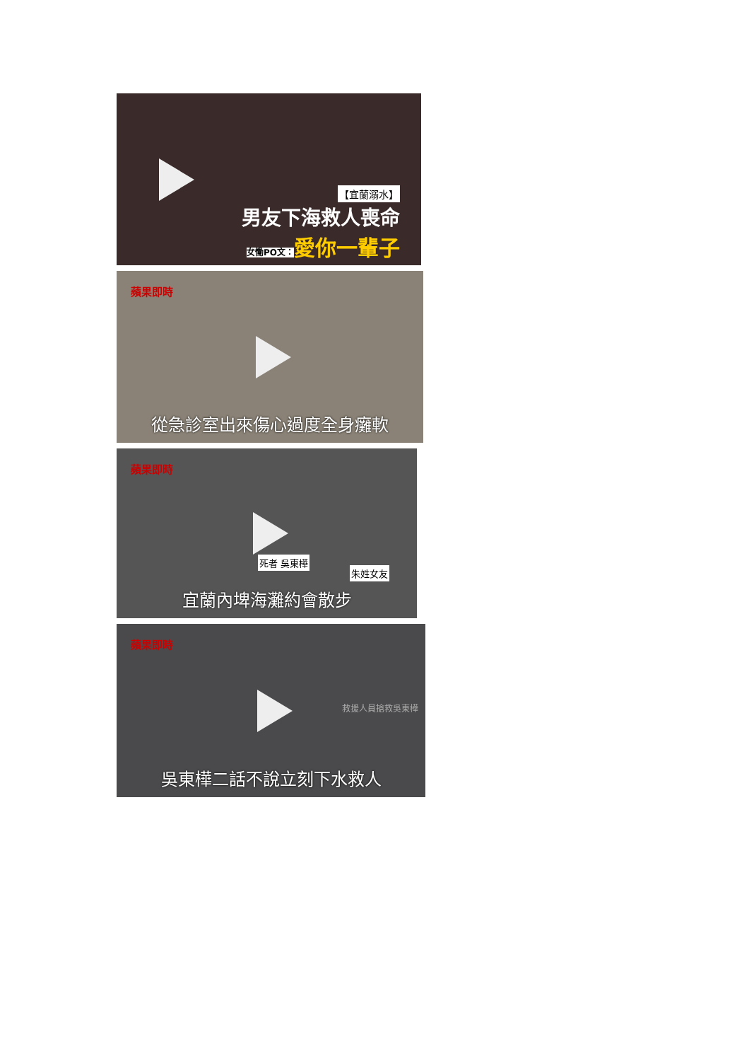【宜蘭溺水】
男友下海救人喪命
女慟PO文：愛你一輩子
蘋果即時
從急診室出來傷心過度全身癱軟
蘋果即時
死者 吳東樺
朱姓女友
宜蘭內埤海灘約會散步
蘋果即時
救援人員搶救吳東樺
吳東樺二話不說立刻下水救人